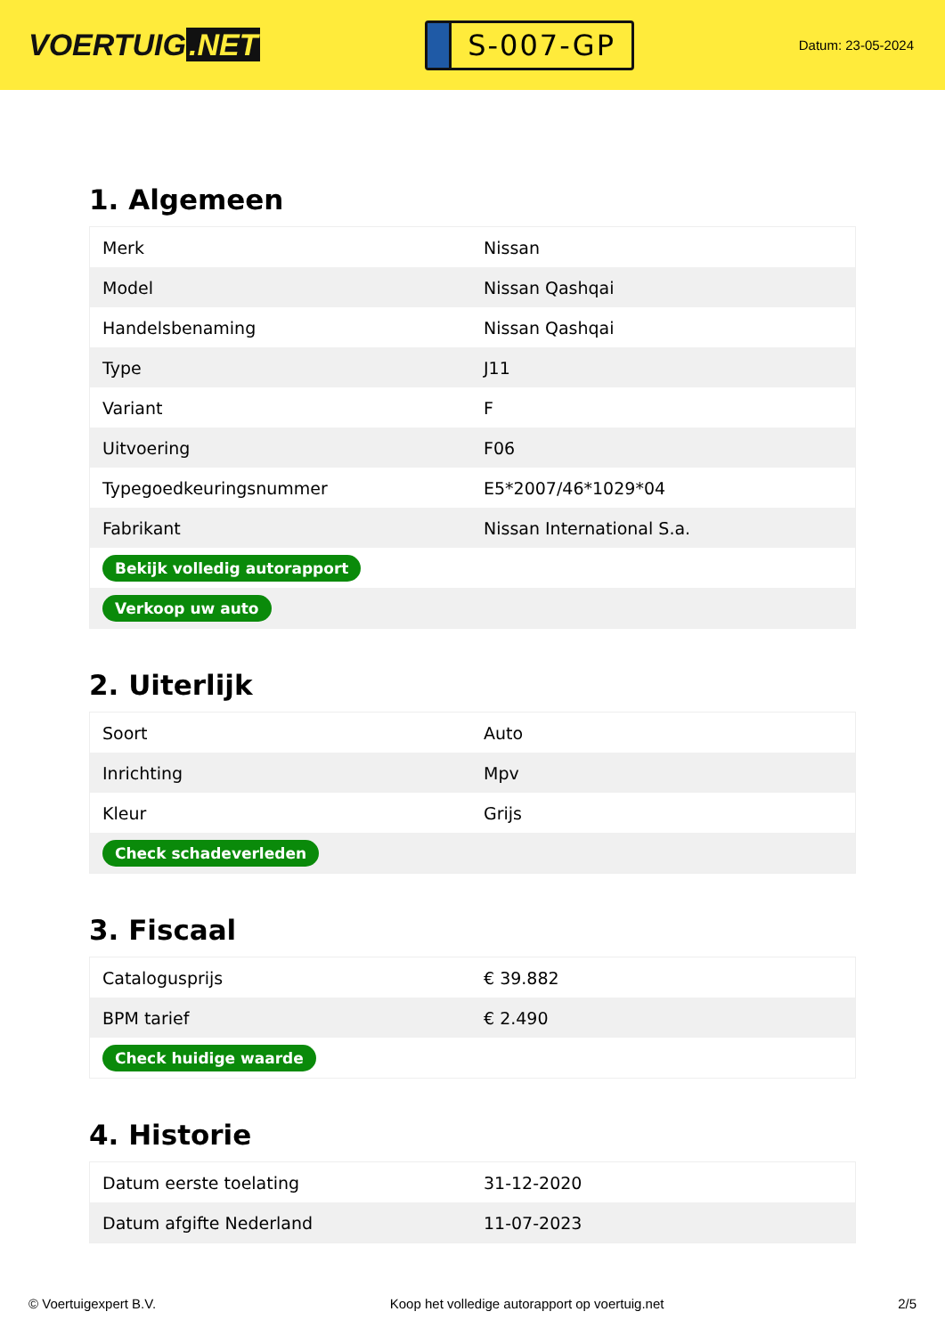VOERTUIG.NET
S-007-GP
Datum: 23-05-2024
1. Algemeen
| Merk | Nissan |
| Model | Nissan Qashqai |
| Handelsbenaming | Nissan Qashqai |
| Type | J11 |
| Variant | F |
| Uitvoering | F06 |
| Typegoedkeuringsnummer | E5*2007/46*1029*04 |
| Fabrikant | Nissan International S.a. |
| Bekijk volledig autorapport | |
| Verkoop uw auto | |
2. Uiterlijk
| Soort | Auto |
| Inrichting | Mpv |
| Kleur | Grijs |
| Check schadeverleden | |
3. Fiscaal
| Catalogusprijs | € 39.882 |
| BPM tarief | € 2.490 |
| Check huidige waarde | |
4. Historie
| Datum eerste toelating | 31-12-2020 |
| Datum afgifte Nederland | 11-07-2023 |
© Voertuigexpert B.V. Koop het volledige autorapport op voertuig.net 2/5